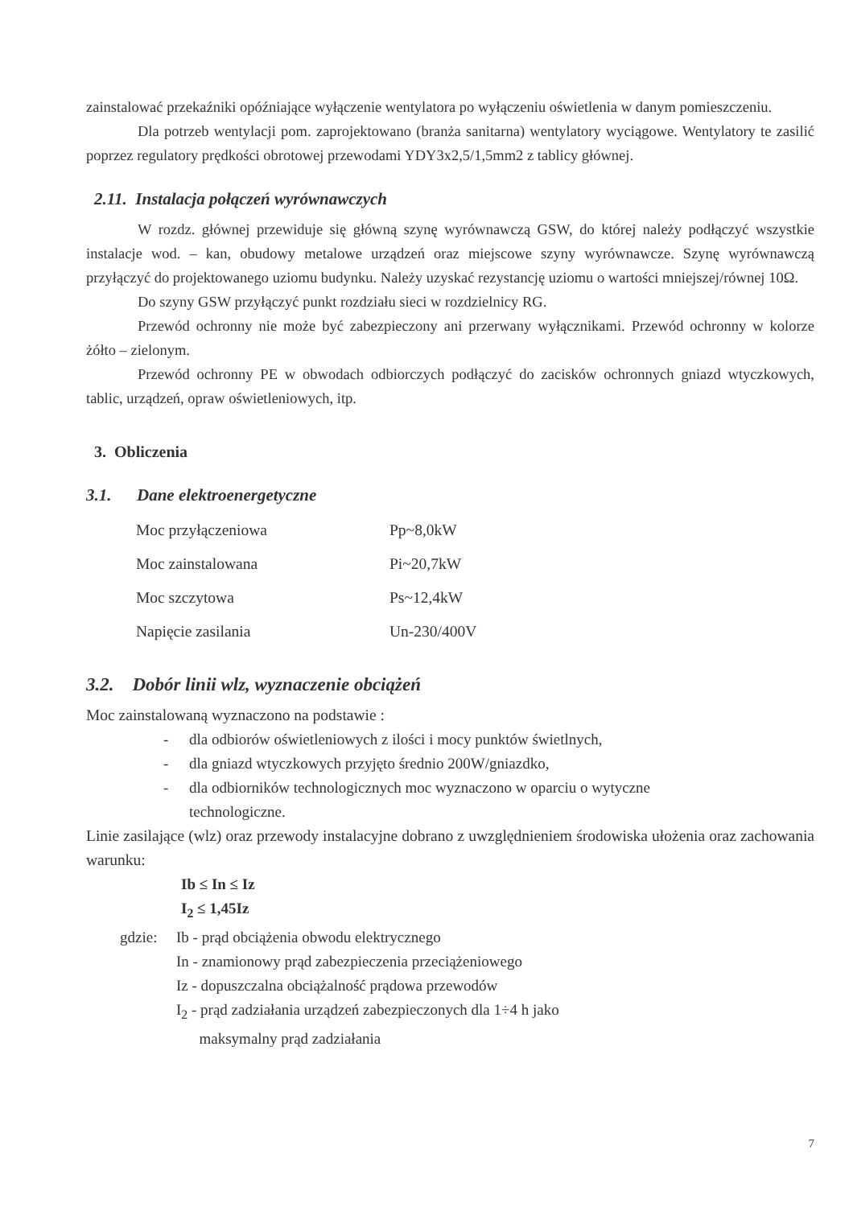zainstalować przekaźniki opóźniające wyłączenie wentylatora po wyłączeniu oświetlenia w danym pomieszczeniu.
Dla potrzeb wentylacji pom. zaprojektowano (branża sanitarna) wentylatory wyciągowe. Wentylatory te zasilić poprzez regulatory prędkości obrotowej przewodami YDY3x2,5/1,5mm2 z tablicy głównej.
2.11. Instalacja połączeń wyrównawczych
W rozdz. głównej przewiduje się główną szynę wyrównawczą GSW, do której należy podłączyć wszystkie instalacje wod. – kan, obudowy metalowe urządzeń oraz miejscowe szyny wyrównawcze. Szynę wyrównawczą przyłączyć do projektowanego uziomu budynku. Należy uzyskać rezystancję uziomu o wartości mniejszej/równej 10Ω.
Do szyny GSW przyłączyć punkt rozdziału sieci w rozdzielnicy RG.
Przewód ochronny nie może być zabezpieczony ani przerwany wyłącznikami. Przewód ochronny w kolorze żółto – zielonym.
Przewód ochronny PE w obwodach odbiorczych podłączyć do zacisków ochronnych gniazd wtyczkowych, tablic, urządzeń, opraw oświetleniowych, itp.
3. Obliczenia
3.1. Dane elektroenergetyczne
| Moc przyłączeniowa | Pp~8,0kW |
| Moc zainstalowana | Pi~20,7kW |
| Moc szczytowa | Ps~12,4kW |
| Napięcie zasilania | Un-230/400V |
3.2. Dobór linii wlz, wyznaczenie obciążeń
Moc zainstalowaną wyznaczono na podstawie :
- dla odbiorów oświetleniowych z ilości i mocy punktów świetlnych,
- dla gniazd wtyczkowych przyjęto średnio 200W/gniazdko,
- dla odbiorników technologicznych moc wyznaczono w oparciu o wytyczne
technologiczne.
Linie zasilające (wlz) oraz przewody instalacyjne dobrano z uwzględnieniem środowiska ułożenia oraz zachowania warunku:
Ib ≤ In ≤ Iz
I<sub>2</sub> ≤ 1,45Iz
gdzie: Ib - prąd obciążenia obwodu elektrycznego
In - znamionowy prąd zabezpieczenia przeciążeniowego
Iz - dopuszczalna obciążalność prądowa przewodów
I<sub>2</sub> - prąd zadziałania urządzeń zabezpieczonych dla 1÷4 h jako
maksymalny prąd zadziałania
7